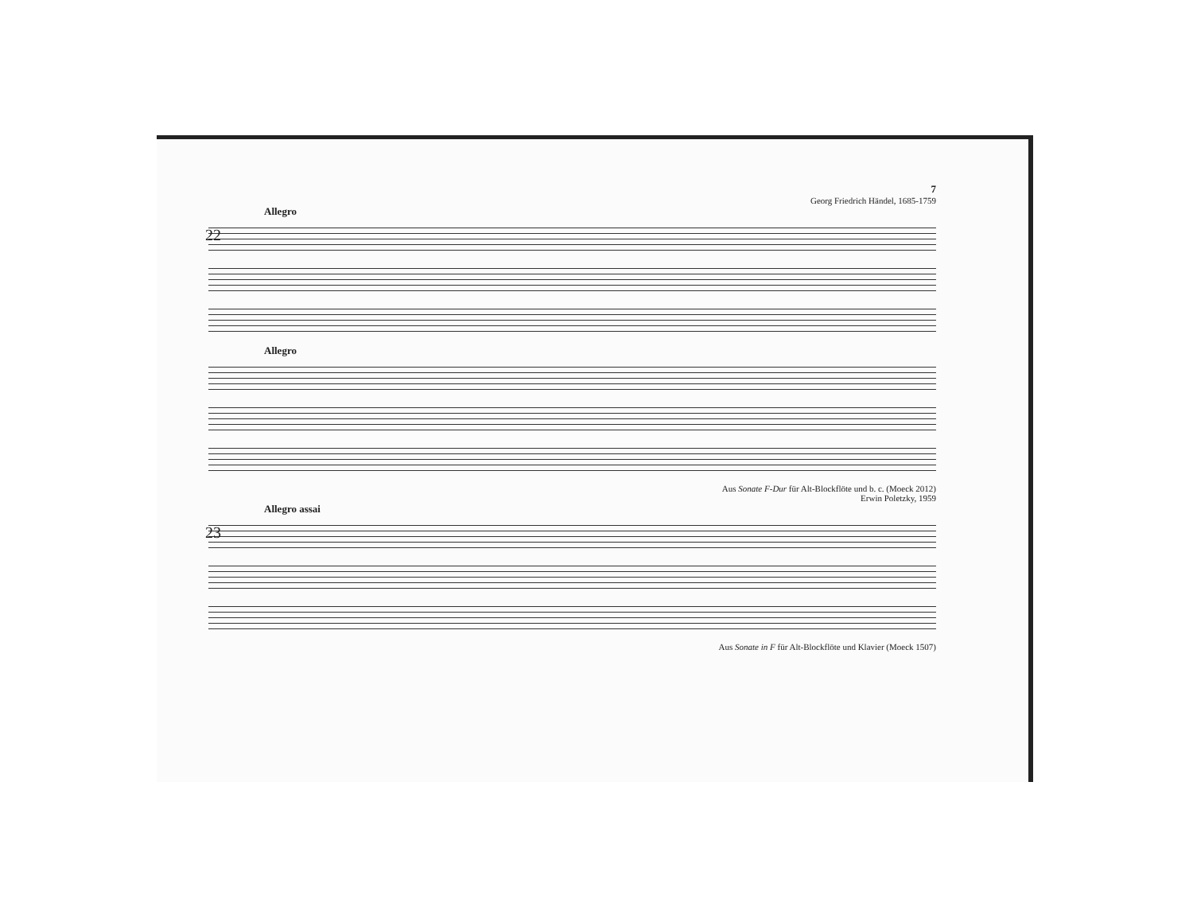7
Georg Friedrich Händel, 1685-1759
Allegro
22
Allegro
Aus Sonate F-Dur für Alt-Blockflöte und b. c. (Moeck 2012)
Erwin Poletzky, 1959
Allegro assai
23
Aus Sonate in F für Alt-Blockflöte und Klavier (Moeck 1507)